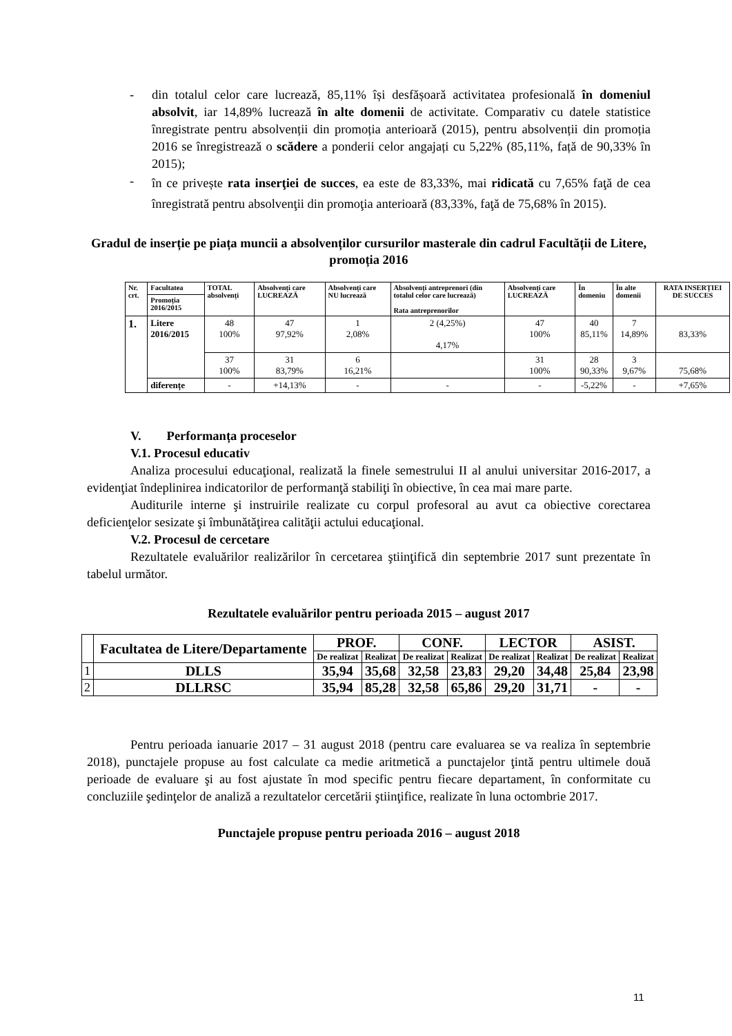-
din totalul celor care lucrează, 85,11% își desfășoară activitatea profesională în domeniul absolvit, iar 14,89% lucrează în alte domenii de activitate. Comparativ cu datele statistice înregistrate pentru absolvenții din promoția anterioară (2015), pentru absolvenții din promoția 2016 se înregistrează o scădere a ponderii celor angajați cu 5,22% (85,11%, față de 90,33% în 2015);
-
în ce privește rata inserţiei de succes, ea este de 83,33%, mai ridicată cu 7,65% faţă de cea înregistrată pentru absolvenţii din promoţia anterioară (83,33%, faţă de 75,68% în 2015).
Gradul de inserție pe piața muncii a absolvenților cursurilor masterale din cadrul Facultății de Litere, promoția 2016
| Nr. crt. | Facultatea | TOTAL absolvenți | Absolvenți care LUCREAZĂ | Absolvenți care NU lucrează | Absolvenți antreprenori (din totalul celor care lucrează) Rata antreprenorilor | Absolvenți care LUCREAZĂ | În domeniu | În alte domenii | RATA INSERȚIEI DE SUCCES |
| --- | --- | --- | --- | --- | --- | --- | --- | --- | --- |
| | Promoția 2016/2015 | | | | | | | | |
| 1. | Litere 2016/2015 | 48 100% | 47 97,92% | 1 2,08% | 2 (4,25%) 4,17% | 47 100% | 40 85,11% | 7 14,89% | 83,33% |
| | | 37 100% | 31 83,79% | 6 16,21% | | 31 100% | 28 90,33% | 3 9,67% | 75,68% |
| | diferențe | - | +14,13% | - | - | - | -5,22% | - | +7,65% |
V. Performanța proceselor
V.1. Procesul educativ
Analiza procesului educaţional, realizată la finele semestrului II al anului universitar 2016-2017, a evidenţiat îndeplinirea indicatorilor de performanţă stabiliţi în obiective, în cea mai mare parte.
Auditurile interne şi instruirile realizate cu corpul profesoral au avut ca obiective corectarea deficienţelor sesizate şi îmbunătăţirea calităţii actului educaţional.
V.2. Procesul de cercetare
Rezultatele evaluărilor realizărilor în cercetarea ştiinţifică din septembrie 2017 sunt prezentate în tabelul următor.
Rezultatele evaluărilor pentru perioada 2015 – august 2017
| | Facultatea de Litere/Departamente | PROF. | | CONF. | | LECTOR | | ASIST. | |
| | | De realizat | Realizat | De realizat | Realizat | De realizat | Realizat | De realizat | Realizat |
| 1 | DLLS | 35,94 | 35,68 | 32,58 | 23,83 | 29,20 | 34,48 | 25,84 | 23,98 |
| 2 | DLLRSC | 35,94 | 85,28 | 32,58 | 65,86 | 29,20 | 31,71 | - | - |
Pentru perioada ianuarie 2017 – 31 august 2018 (pentru care evaluarea se va realiza în septembrie 2018), punctajele propuse au fost calculate ca medie aritmetică a punctajelor ţintă pentru ultimele două perioade de evaluare şi au fost ajustate în mod specific pentru fiecare departament, în conformitate cu concluziile şedinţelor de analiză a rezultatelor cercetării ştiinţifice, realizate în luna octombrie 2017.
Punctajele propuse pentru perioada 2016 – august 2018
11